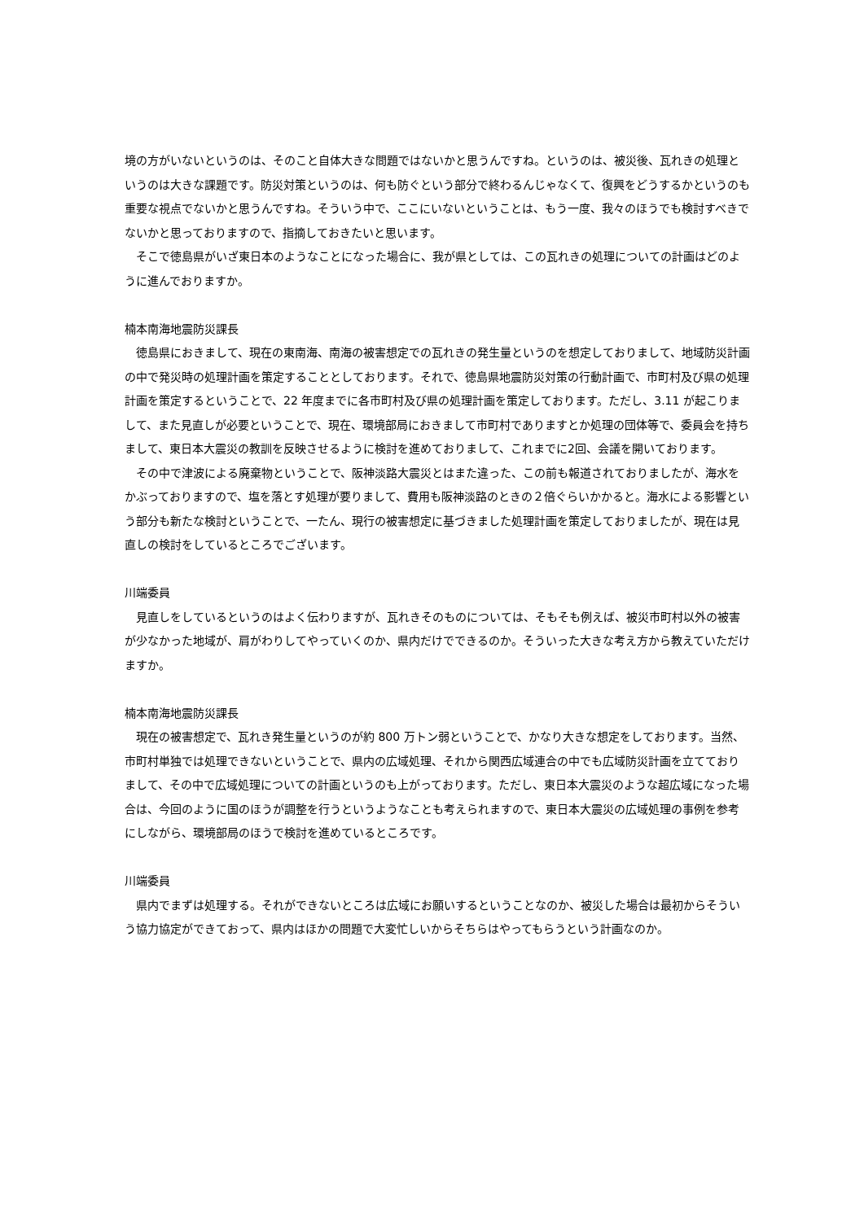境の方がいないというのは、そのこと自体大きな問題ではないかと思うんですね。というのは、被災後、瓦れきの処理というのは大きな課題です。防災対策というのは、何も防ぐという部分で終わるんじゃなくて、復興をどうするかというのも重要な視点でないかと思うんですね。そういう中で、ここにいないということは、もう一度、我々のほうでも検討すべきでないかと思っておりますので、指摘しておきたいと思います。
　そこで徳島県がいざ東日本のようなことになった場合に、我が県としては、この瓦れきの処理についての計画はどのように進んでおりますか。
楠本南海地震防災課長
　徳島県におきまして、現在の東南海、南海の被害想定での瓦れきの発生量というのを想定しておりまして、地域防災計画の中で発災時の処理計画を策定することとしております。それで、徳島県地震防災対策の行動計画で、市町村及び県の処理計画を策定するということで、22 年度までに各市町村及び県の処理計画を策定しております。ただし、3.11 が起こりまして、また見直しが必要ということで、現在、環境部局におきまして市町村でありますとか処理の団体等で、委員会を持ちまして、東日本大震災の教訓を反映させるように検討を進めておりまして、これまでに2回、会議を開いております。
　その中で津波による廃棄物ということで、阪神淡路大震災とはまた違った、この前も報道されておりましたが、海水をかぶっておりますので、塩を落とす処理が要りまして、費用も阪神淡路のときの２倍ぐらいかかると。海水による影響という部分も新たな検討ということで、一たん、現行の被害想定に基づきました処理計画を策定しておりましたが、現在は見直しの検討をしているところでございます。
川端委員
　見直しをしているというのはよく伝わりますが、瓦れきそのものについては、そもそも例えば、被災市町村以外の被害が少なかった地域が、肩がわりしてやっていくのか、県内だけでできるのか。そういった大きな考え方から教えていただけますか。
楠本南海地震防災課長
　現在の被害想定で、瓦れき発生量というのが約 800 万トン弱ということで、かなり大きな想定をしております。当然、市町村単独では処理できないということで、県内の広域処理、それから関西広域連合の中でも広域防災計画を立てておりまして、その中で広域処理についての計画というのも上がっております。ただし、東日本大震災のような超広域になった場合は、今回のように国のほうが調整を行うというようなことも考えられますので、東日本大震災の広域処理の事例を参考にしながら、環境部局のほうで検討を進めているところです。
川端委員
　県内でまずは処理する。それができないところは広域にお願いするということなのか、被災した場合は最初からそういう協力協定ができておって、県内はほかの問題で大変忙しいからそちらはやってもらうという計画なのか。